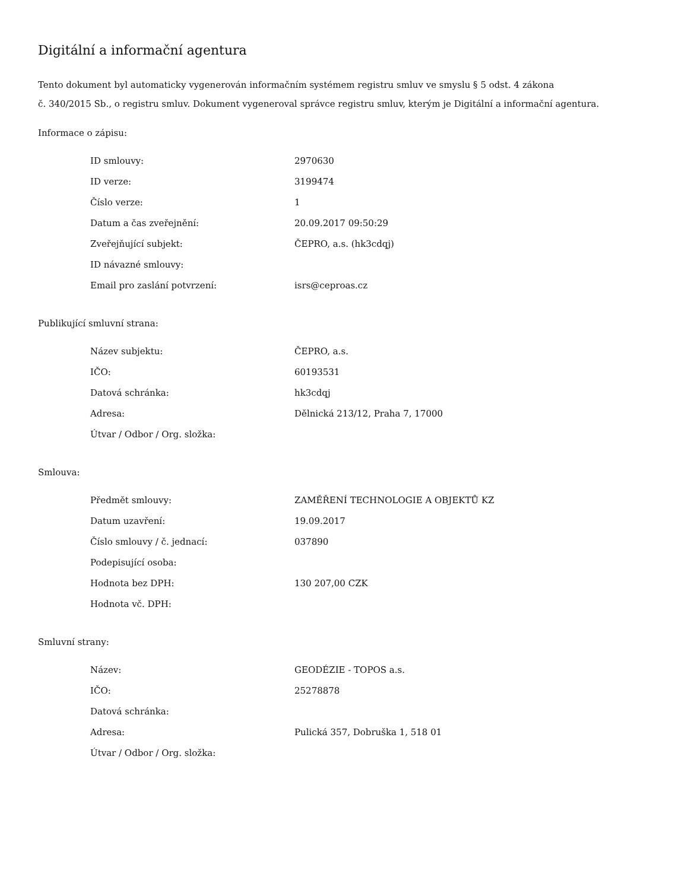Digitální a informační agentura
Tento dokument byl automaticky vygenerován informačním systémem registru smluv ve smyslu § 5 odst. 4 zákona
č. 340/2015 Sb., o registru smluv. Dokument vygeneroval správce registru smluv, kterým je Digitální a informační agentura.
Informace o zápisu:
| ID smlouvy: | 2970630 |
| ID verze: | 3199474 |
| Číslo verze: | 1 |
| Datum a čas zveřejnění: | 20.09.2017 09:50:29 |
| Zveřejňující subjekt: | ČEPRO, a.s. (hk3cdqj) |
| ID návazné smlouvy: | |
| Email pro zaslání potvrzení: | isrs@ceproas.cz |
Publikující smluvní strana:
| Název subjektu: | ČEPRO, a.s. |
| IČO: | 60193531 |
| Datová schránka: | hk3cdqj |
| Adresa: | Dělnická 213/12, Praha 7, 17000 |
| Útvar / Odbor / Org. složka: | |
Smlouva:
| Předmět smlouvy: | ZAMĚŘENÍ TECHNOLOGIE A OBJEKTŮ KZ |
| Datum uzavření: | 19.09.2017 |
| Číslo smlouvy / č. jednací: | 037890 |
| Podepisující osoba: | |
| Hodnota bez DPH: | 130 207,00 CZK |
| Hodnota vč. DPH: | |
Smluvní strany:
| Název: | GEODÉZIE - TOPOS a.s. |
| IČO: | 25278878 |
| Datová schránka: | |
| Adresa: | Pulická 357, Dobruška 1, 518 01 |
| Útvar / Odbor / Org. složka: | |